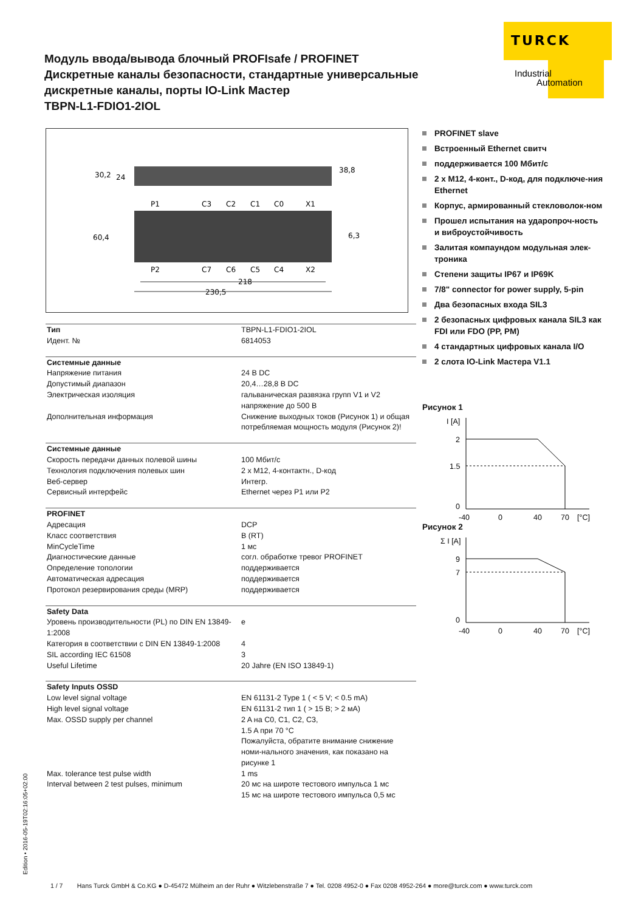TURCK
Industrial
Automation
Модуль ввода/вывода блочный PROFIsafe / PROFINET
Дискретные каналы безопасности, стандартные универсальные дискретные каналы, порты IO-Link Мастер
TBPN-L1-FDIO1-2IOL
30,2
24
38,8
60,4
6,3
P1
C3
C2
C1
C0
X1
P2
C7
C6
C5
C4
X2
218
230,5
| Тип | TBPN-L1-FDIO1-2IOL |
| Идент. № | 6814053 |
| Системные данные | |
| Напряжение питания | 24 В DC |
| Допустимый диапазон | 20,4…28,8 В DC |
| Электрическая изоляция | гальваническая развязка групп V1 и V2 напряжение до 500 В |
| Дополнительная информация | Снижение выходных токов (Рисунок 1) и общая потребляемая мощность модуля (Рисунок 2)! |
| Системные данные | |
| Скорость передачи данных полевой шины | 100 Мбит/с |
| Технология подключения полевых шин | 2 x M12, 4-контактн., D-код |
| Веб-сервер | Интегр. |
| Сервисный интерфейс | Ethernet через P1 или P2 |
| PROFINET | |
| Адресация | DCP |
| Класс соответствия | B (RT) |
| MinCycleTime | 1 мс |
| Диагностические данные | согл. обработке тревог PROFINET |
| Определение топологии | поддерживается |
| Автоматическая адресация | поддерживается |
| Протокол резервирования среды (MRP) | поддерживается |
| Safety Data | |
| Уровень производительности (PL) по DIN EN 13849-1:2008 | e |
| Категория в соответствии с DIN EN 13849-1:2008 | 4 |
| SIL according IEC 61508 | 3 |
| Useful Lifetime | 20 Jahre (EN ISO 13849-1) |
| Safety Inputs OSSD | |
| Low level signal voltage | EN 61131-2 Type 1 ( < 5 V; < 0.5 mA) |
| High level signal voltage | EN 61131-2 тип 1 ( > 15 В; > 2 мА) |
| Max. OSSD supply per channel | 2 A на C0, C1, C2, C3, 1.5 A при 70 °C Пожалуйста, обратите внимание снижение номи-нального значения, как показано на рисунке 1 |
| Max. tolerance test pulse width | 1 ms |
| Interval between 2 test pulses, minimum | 20 мс на широте тестового импульса 1 мс 15 мс на широте тестового импульса 0,5 мс |
PROFINET slave
Встроенный Ethernet свитч
поддерживается 100 Мбит/с
2 x M12, 4-конт., D-код, для подключе-ния Ethernet
Корпус, армированный стекловолок-ном
Прошел испытания на ударопроч-ность и виброустойчивость
Залитая компаундом модульная элек-троника
Степени защиты IP67 и IP69K
7/8" connector for power supply, 5-pin
Два безопасных входа SIL3
2 безопасных цифровых канала SIL3 как FDI или FDO (PP, PM)
4 стандартных цифровых канала I/O
2 слота IO-Link Мастера V1.1
Рисунок 1
I [A]
2
1.5
0
-40
0
40
70
[°C]
Рисунок 2
Σ I [A]
9
7
0
-40
0
40
70
[°C]
Edition • 2016-05-19T02:16:05+02:00
1 / 7 Hans Turck GmbH & Co.KG ● D-45472 Mülheim an der Ruhr ● Witzlebenstraße 7 ● Tel. 0208 4952-0 ● Fax 0208 4952-264 ● more@turck.com ● www.turck.com